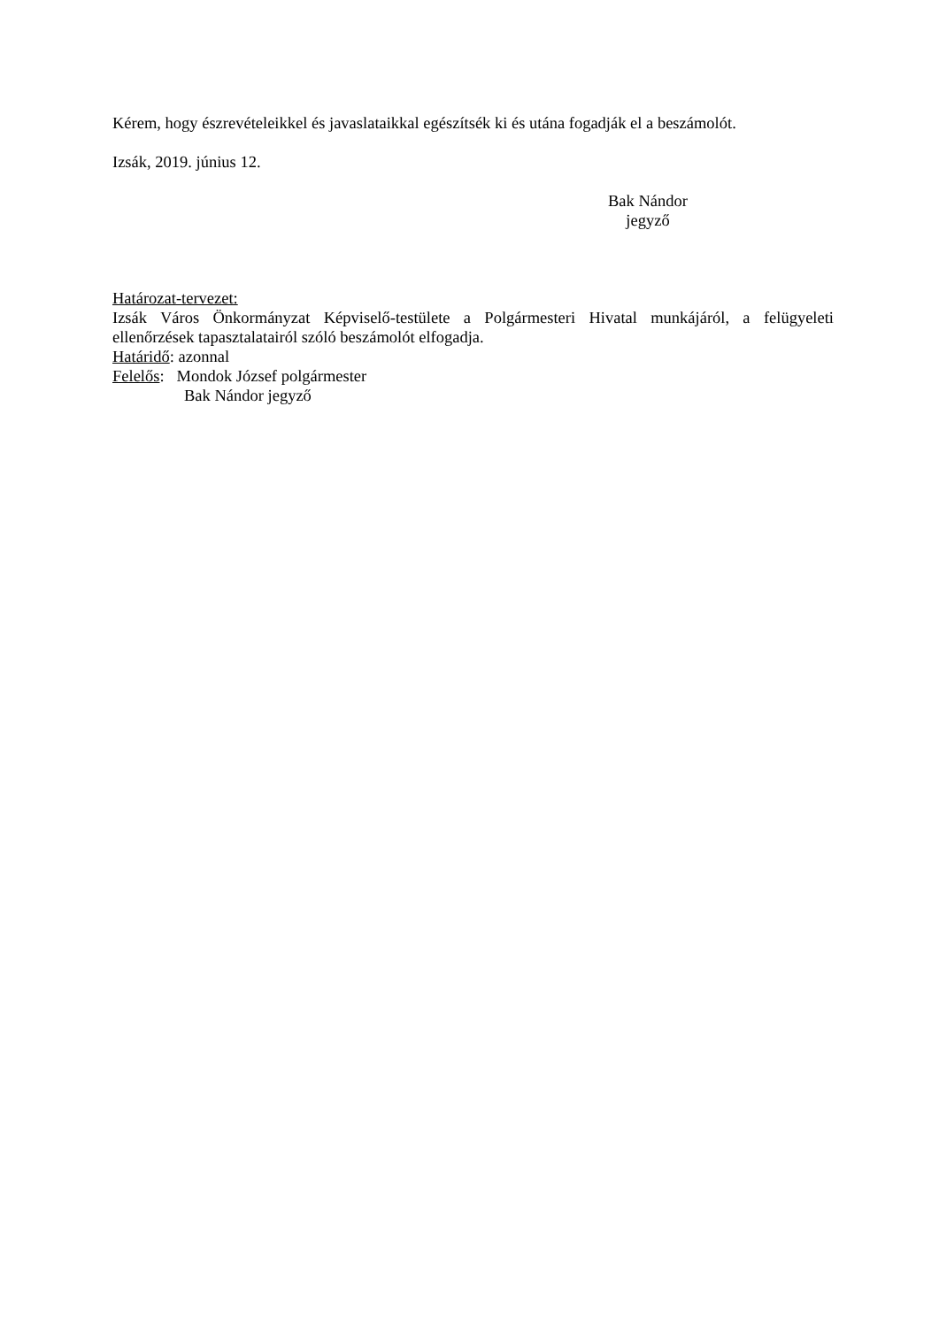Kérem, hogy észrevételeikkel és javaslataikkal egészítsék ki és utána fogadják el a beszámolót.
Izsák, 2019. június 12.
Bak Nándor
jegyző
Határozat-tervezet:
Izsák Város Önkormányzat Képviselő-testülete a Polgármesteri Hivatal munkájáról, a felügyeleti ellenőrzések tapasztalatairól szóló beszámolót elfogadja.
Határidő: azonnal
Felelős: Mondok József polgármester
Bak Nándor jegyző